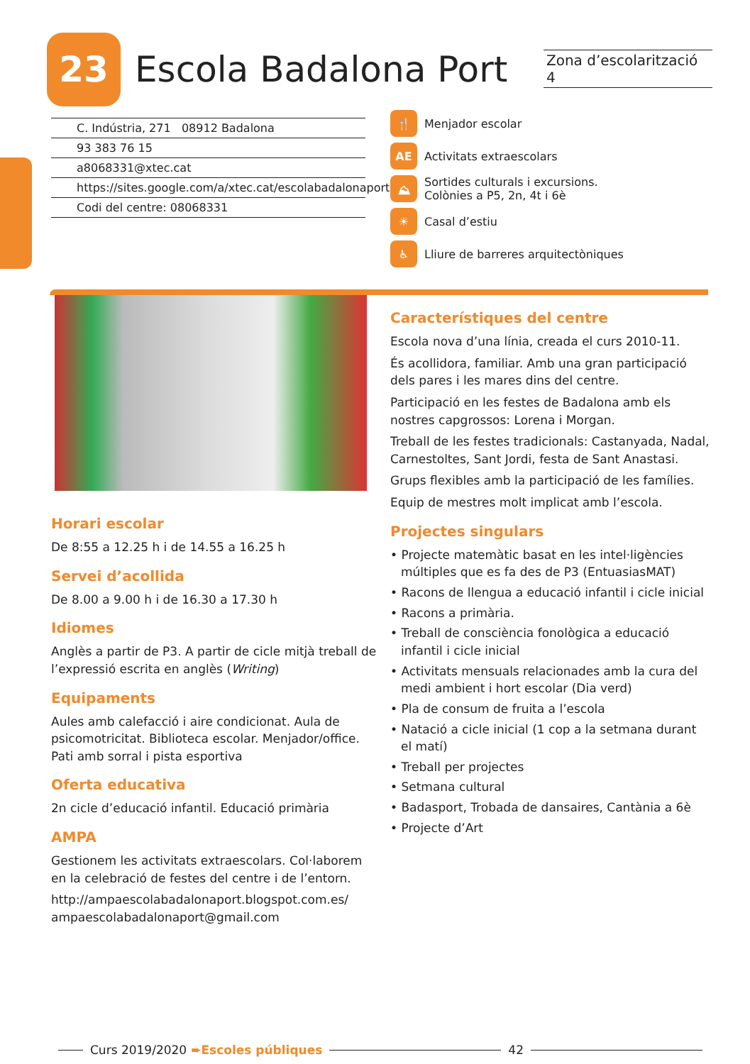23
Escola Badalona Port
Zona d’escolarització 4
C. Indústria, 271 08912 Badalona
93 383 76 15
a8068331@xtec.cat
https://sites.google.com/a/xtec.cat/escolabadalonaport
Codi del centre: 08068331
🍴 Menjador escolar
AE Activitats extraescolars
⛰ Sortides culturals i excursions.
Colònies a P5, 2n, 4t i 6è
☀ Casal d’estiu
♿ Lliure de barreres arquitectòniques
Horari escolar
De 8:55 a 12.25 h i de 14.55 a 16.25 h
Servei d’acollida
De 8.00 a 9.00 h i de 16.30 a 17.30 h
Idiomes
Anglès a partir de P3. A partir de cicle mitjà treball de l’expressió escrita en anglès (Writing)
Equipaments
Aules amb calefacció i aire condicionat. Aula de psicomotricitat. Biblioteca escolar. Menjador/office. Pati amb sorral i pista esportiva
Oferta educativa
2n cicle d’educació infantil. Educació primària
AMPA
Gestionem les activitats extraescolars. Col·laborem en la celebració de festes del centre i de l’entorn.
http://ampaescolabadalonaport.blogspot.com.es/
ampaescolabadalonaport@gmail.com
Característiques del centre
Escola nova d’una línia, creada el curs 2010-11.
És acollidora, familiar. Amb una gran participació dels pares i les mares dins del centre.
Participació en les festes de Badalona amb els nostres capgrossos: Lorena i Morgan.
Treball de les festes tradicionals: Castanyada, Nadal, Carnestoltes, Sant Jordi, festa de Sant Anastasi.
Grups flexibles amb la participació de les famílies.
Equip de mestres molt implicat amb l’escola.
Projectes singulars
• Projecte matemàtic basat en les intel·ligències múltiples que es fa des de P3 (EntuasiasMAT)
• Racons de llengua a educació infantil i cicle inicial
• Racons a primària.
• Treball de consciència fonològica a educació infantil i cicle inicial
• Activitats mensuals relacionades amb la cura del medi ambient i hort escolar (Dia verd)
• Pla de consum de fruita a l’escola
• Natació a cicle inicial (1 cop a la setmana durant el matí)
• Treball per projectes
• Setmana cultural
• Badasport, Trobada de dansaires, Cantània a 6è
• Projecte d’Art
Curs 2019/2020 ➨Escoles públiques
42